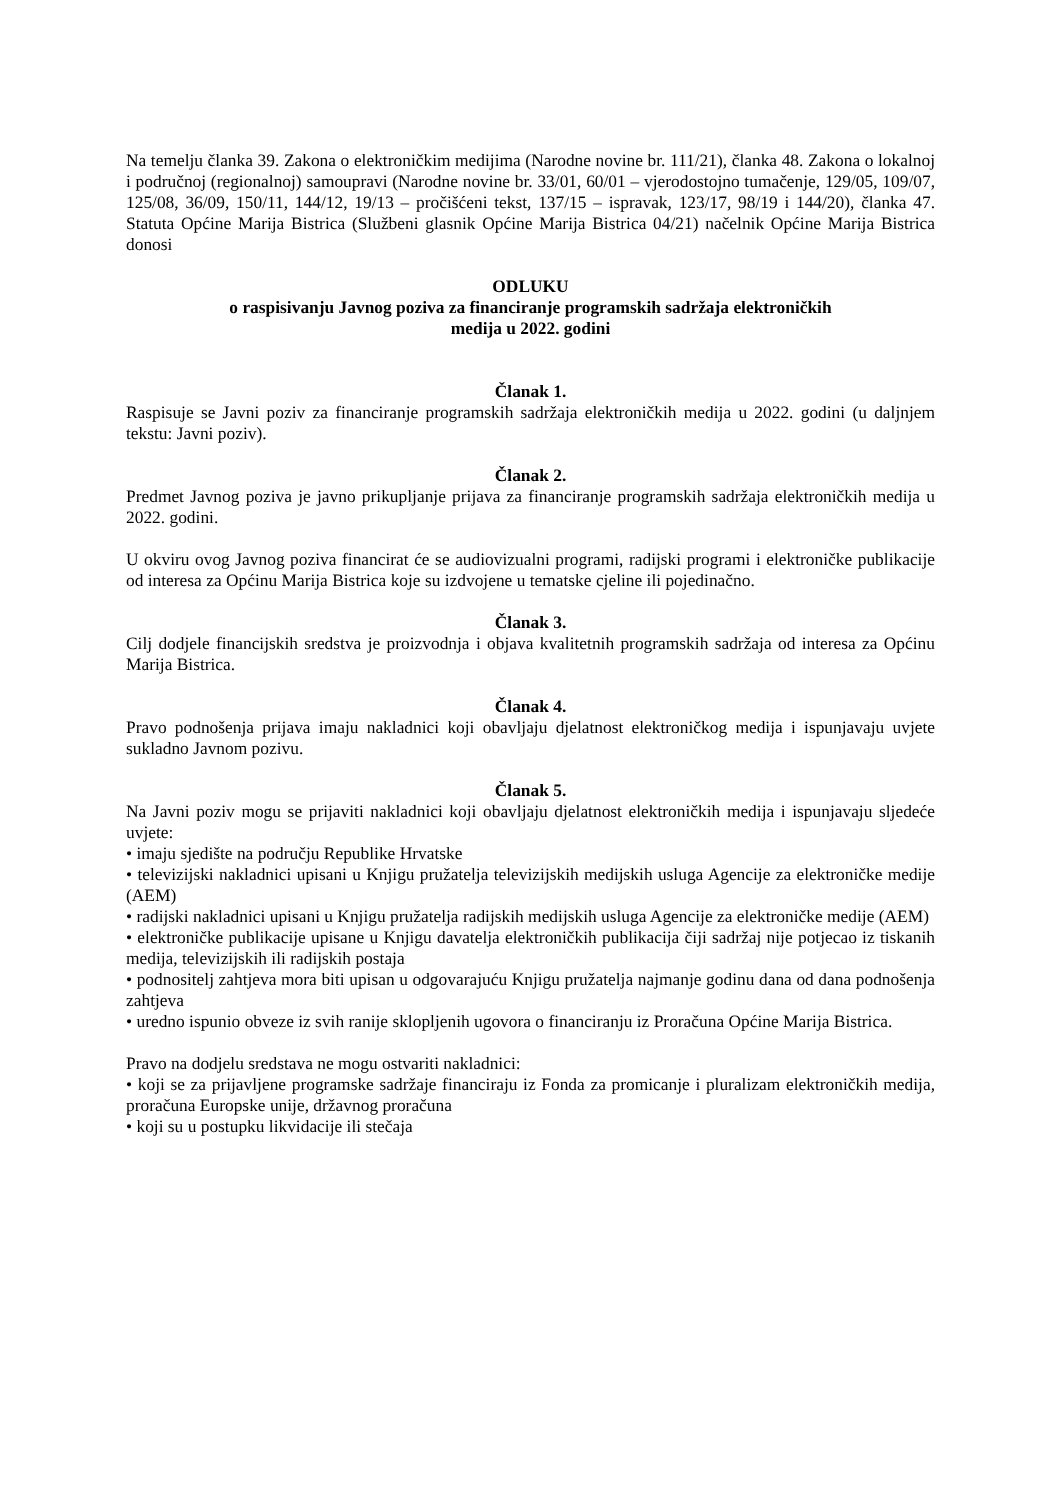Na temelju članka 39. Zakona o elektroničkim medijima (Narodne novine br. 111/21), članka 48. Zakona o lokalnoj i područnoj (regionalnoj) samoupravi (Narodne novine br. 33/01, 60/01 – vjerodostojno tumačenje, 129/05, 109/07, 125/08, 36/09, 150/11, 144/12, 19/13 – pročišćeni tekst, 137/15 – ispravak, 123/17, 98/19 i 144/20), članka 47. Statuta Općine Marija Bistrica (Službeni glasnik Općine Marija Bistrica 04/21) načelnik Općine Marija Bistrica donosi
ODLUKU
o raspisivanju Javnog poziva za financiranje programskih sadržaja elektroničkih
medija u 2022. godini
Članak 1.
Raspisuje se Javni poziv za financiranje programskih sadržaja elektroničkih medija u 2022. godini (u daljnjem tekstu: Javni poziv).
Članak 2.
Predmet Javnog poziva je javno prikupljanje prijava za financiranje programskih sadržaja elektroničkih medija u 2022. godini.
U okviru ovog Javnog poziva financirat će se audiovizualni programi, radijski programi i elektroničke publikacije od interesa za Općinu Marija Bistrica koje su izdvojene u tematske cjeline ili pojedinačno.
Članak 3.
Cilj dodjele financijskih sredstva je proizvodnja i objava kvalitetnih programskih sadržaja od interesa za Općinu Marija Bistrica.
Članak 4.
Pravo podnošenja prijava imaju nakladnici koji obavljaju djelatnost elektroničkog medija i ispunjavaju uvjete sukladno Javnom pozivu.
Članak 5.
Na Javni poziv mogu se prijaviti nakladnici koji obavljaju djelatnost elektroničkih medija i ispunjavaju sljedeće uvjete:
• imaju sjedište na području Republike Hrvatske
• televizijski nakladnici upisani u Knjigu pružatelja televizijskih medijskih usluga Agencije za elektroničke medije (AEM)
• radijski nakladnici upisani u Knjigu pružatelja radijskih medijskih usluga Agencije za elektroničke medije (AEM)
• elektroničke publikacije upisane u Knjigu davatelja elektroničkih publikacija čiji sadržaj nije potjecao iz tiskanih medija, televizijskih ili radijskih postaja
• podnositelj zahtjeva mora biti upisan u odgovarajuću Knjigu pružatelja najmanje godinu dana od dana podnošenja zahtjeva
• uredno ispunio obveze iz svih ranije sklopljenih ugovora o financiranju iz Proračuna Općine Marija Bistrica.
Pravo na dodjelu sredstava ne mogu ostvariti nakladnici:
• koji se za prijavljene programske sadržaje financiraju iz Fonda za promicanje i pluralizam elektroničkih medija, proračuna Europske unije, državnog proračuna
• koji su u postupku likvidacije ili stečaja